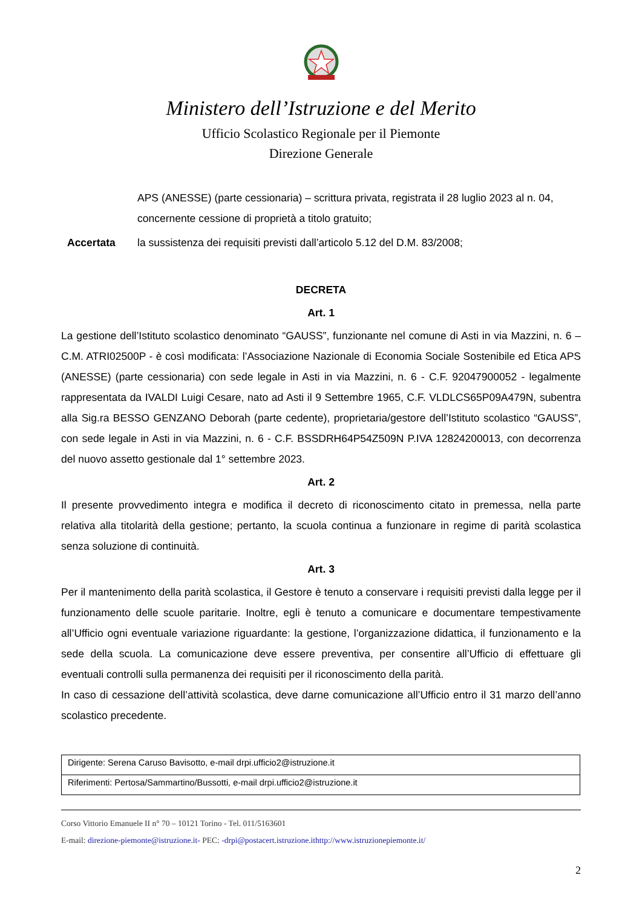Ministero dell’Istruzione e del Merito
Ufficio Scolastico Regionale per il Piemonte
Direzione Generale
APS (ANESSE) (parte cessionaria) – scrittura privata, registrata il 28 luglio 2023 al n. 04, concernente cessione di proprietà a titolo gratuito;
Accertata la sussistenza dei requisiti previsti dall’articolo 5.12 del D.M. 83/2008;
DECRETA
Art. 1
La gestione dell’Istituto scolastico denominato “GAUSS”, funzionante nel comune di Asti in via Mazzini, n. 6 – C.M. ATRI02500P - è così modificata: l’Associazione Nazionale di Economia Sociale Sostenibile ed Etica APS (ANESSE) (parte cessionaria) con sede legale in Asti in via Mazzini, n. 6 - C.F. 92047900052 - legalmente rappresentata da IVALDI Luigi Cesare, nato ad Asti il 9 Settembre 1965, C.F. VLDLCS65P09A479N, subentra alla Sig.ra BESSO GENZANO Deborah (parte cedente), proprietaria/gestore dell’Istituto scolastico “GAUSS”, con sede legale in Asti in via Mazzini, n. 6 - C.F. BSSDRH64P54Z509N P.IVA 12824200013, con decorrenza del nuovo assetto gestionale dal 1° settembre 2023.
Art. 2
Il presente provvedimento integra e modifica il decreto di riconoscimento citato in premessa, nella parte relativa alla titolarità della gestione; pertanto, la scuola continua a funzionare in regime di parità scolastica senza soluzione di continuità.
Art. 3
Per il mantenimento della parità scolastica, il Gestore è tenuto a conservare i requisiti previsti dalla legge per il funzionamento delle scuole paritarie. Inoltre, egli è tenuto a comunicare e documentare tempestivamente all’Ufficio ogni eventuale variazione riguardante: la gestione, l’organizzazione didattica, il funzionamento e la sede della scuola. La comunicazione deve essere preventiva, per consentire all’Ufficio di effettuare gli eventuali controlli sulla permanenza dei requisiti per il riconoscimento della parità.
In caso di cessazione dell’attività scolastica, deve darne comunicazione all’Ufficio entro il 31 marzo dell’anno scolastico precedente.
| Dirigente: Serena Caruso Bavisotto, e-mail drpi.ufficio2@istruzione.it |
| Riferimenti: Pertosa/Sammartino/Bussotti, e-mail drpi.ufficio2@istruzione.it |
Corso Vittorio Emanuele II n° 70 – 10121 Torino - Tel. 011/5163601
E-mail: direzione-piemonte@istruzione.it- PEC: -drpi@postacert.istruzione.ithttp://www.istruzionepiemonte.it/
2